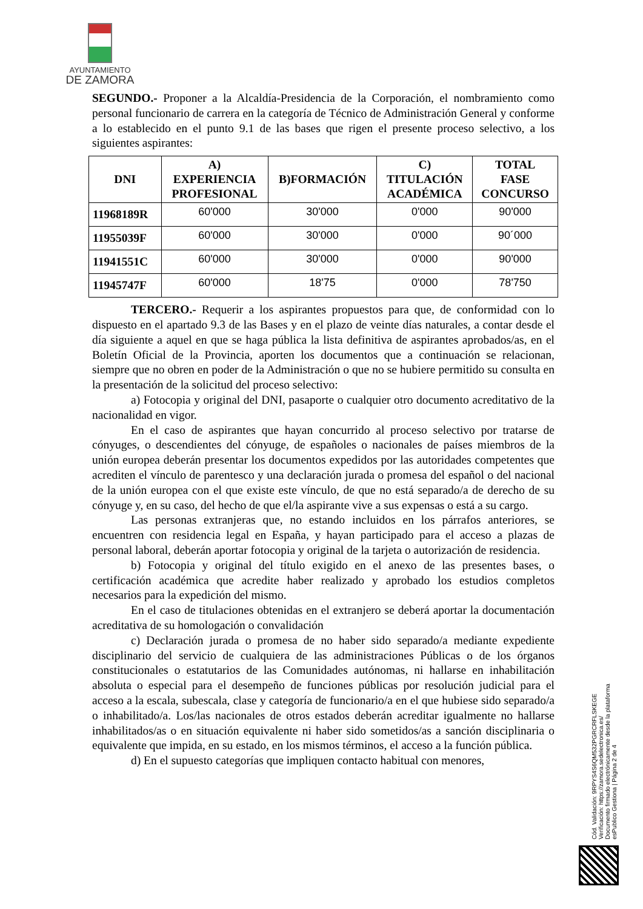AYUNTAMIENTO
DE ZAMORA
SEGUNDO.- Proponer a la Alcaldía-Presidencia de la Corporación, el nombramiento como personal funcionario de carrera en la categoría de Técnico de Administración General y conforme a lo establecido en el punto 9.1 de las bases que rigen el presente proceso selectivo, a los siguientes aspirantes:
| DNI | A) EXPERIENCIA PROFESIONAL | B)FORMACIÓN | C) TITULACIÓN ACADÉMICA | TOTAL FASE CONCURSO |
| --- | --- | --- | --- | --- |
| 11968189R | 60'000 | 30'000 | 0'000 | 90'000 |
| 11955039F | 60'000 | 30'000 | 0'000 | 90´000 |
| 11941551C | 60'000 | 30'000 | 0'000 | 90'000 |
| 11945747F | 60'000 | 18'75 | 0'000 | 78'750 |
TERCERO.- Requerir a los aspirantes propuestos para que, de conformidad con lo dispuesto en el apartado 9.3 de las Bases y en el plazo de veinte días naturales, a contar desde el día siguiente a aquel en que se haga pública la lista definitiva de aspirantes aprobados/as, en el Boletín Oficial de la Provincia, aporten los documentos que a continuación se relacionan, siempre que no obren en poder de la Administración o que no se hubiere permitido su consulta en la presentación de la solicitud del proceso selectivo:
a) Fotocopia y original del DNI, pasaporte o cualquier otro documento acreditativo de la nacionalidad en vigor.
En el caso de aspirantes que hayan concurrido al proceso selectivo por tratarse de cónyuges, o descendientes del cónyuge, de españoles o nacionales de países miembros de la unión europea deberán presentar los documentos expedidos por las autoridades competentes que acrediten el vínculo de parentesco y una declaración jurada o promesa del español o del nacional de la unión europea con el que existe este vínculo, de que no está separado/a de derecho de su cónyuge y, en su caso, del hecho de que el/la aspirante vive a sus expensas o está a su cargo.
Las personas extranjeras que, no estando incluidos en los párrafos anteriores, se encuentren con residencia legal en España, y hayan participado para el acceso a plazas de personal laboral, deberán aportar fotocopia y original de la tarjeta o autorización de residencia.
b) Fotocopia y original del título exigido en el anexo de las presentes bases, o certificación académica que acredite haber realizado y aprobado los estudios completos necesarios para la expedición del mismo.
En el caso de titulaciones obtenidas en el extranjero se deberá aportar la documentación acreditativa de su homologación o convalidación
c) Declaración jurada o promesa de no haber sido separado/a mediante expediente disciplinario del servicio de cualquiera de las administraciones Públicas o de los órganos constitucionales o estatutarios de las Comunidades autónomas, ni hallarse en inhabilitación absoluta o especial para el desempeño de funciones públicas por resolución judicial para el acceso a la escala, subescala, clase y categoría de funcionario/a en el que hubiese sido separado/a o inhabilitado/a. Los/las nacionales de otros estados deberán acreditar igualmente no hallarse inhabilitados/as o en situación equivalente ni haber sido sometidos/as a sanción disciplinaria o equivalente que impida, en su estado, en los mismos términos, el acceso a la función pública.
d) En el supuesto categorías que impliquen contacto habitual con menores,
Cód. Validación: 9RPYS4S6QM532PGRCRFLSKEGE
Verificación: https://zamora.sedelectronica.es/
Documento firmado electrónicamente desde la plataforma esPublico Gestiona | Página 2 de 4